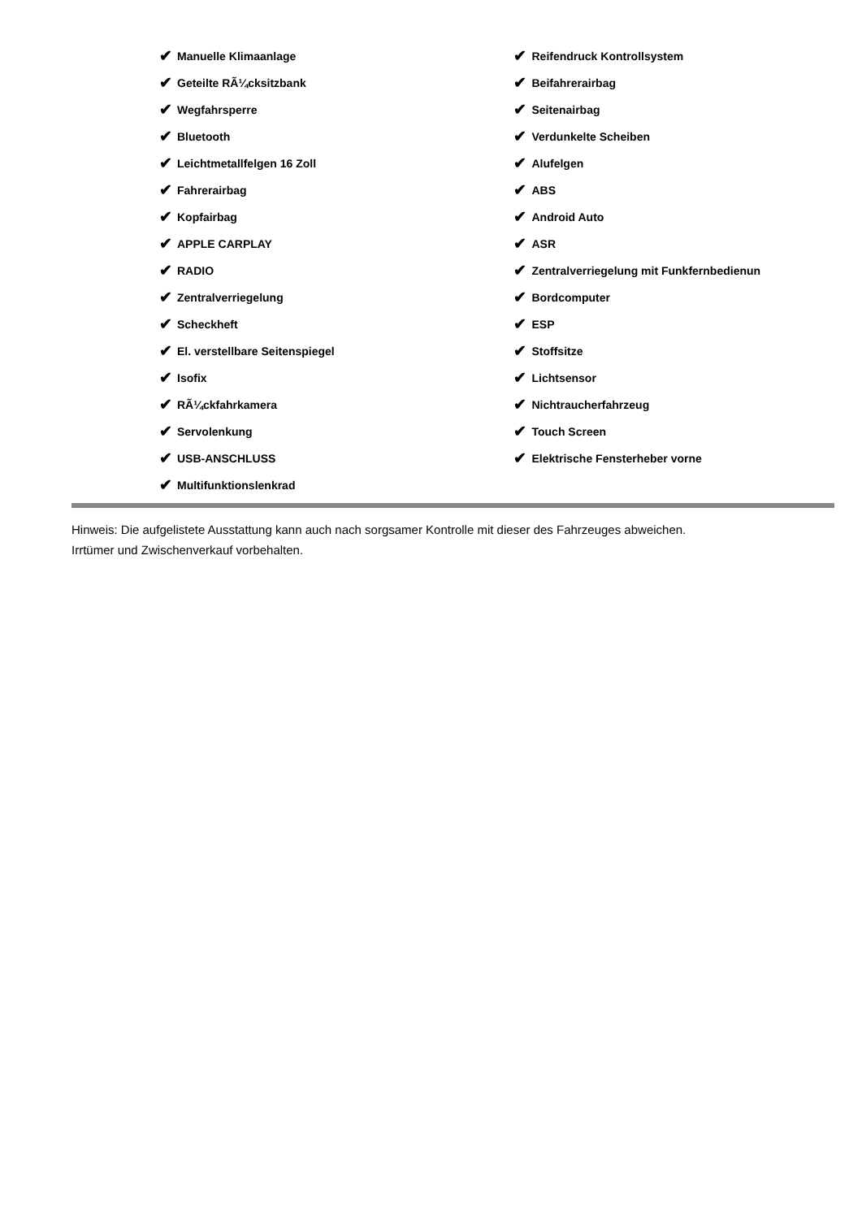✔ Manuelle Klimaanlage
✔ Geteilte RÃ¼cksitzbank
✔ Wegfahrsperre
✔ Bluetooth
✔ Leichtmetallfelgen 16 Zoll
✔ Fahrerairbag
✔ Kopfairbag
✔ APPLE CARPLAY
✔ RADIO
✔ Zentralverriegelung
✔ Scheckheft
✔ El. verstellbare Seitenspiegel
✔ Isofix
✔ RÃ¼ckfahrkamera
✔ Servolenkung
✔ USB-ANSCHLUSS
✔ Multifunktionslenkrad
✔ Reifendruck Kontrollsystem
✔ Beifahrerairbag
✔ Seitenairbag
✔ Verdunkelte Scheiben
✔ Alufelgen
✔ ABS
✔ Android Auto
✔ ASR
✔ Zentralverriegelung mit Funkfernbedienun
✔ Bordcomputer
✔ ESP
✔ Stoffsitze
✔ Lichtsensor
✔ Nichtraucherfahrzeug
✔ Touch Screen
✔ Elektrische Fensterheber vorne
Hinweis: Die aufgelistete Ausstattung kann auch nach sorgsamer Kontrolle mit dieser des Fahrzeuges abweichen. Irrtümer und Zwischenverkauf vorbehalten.